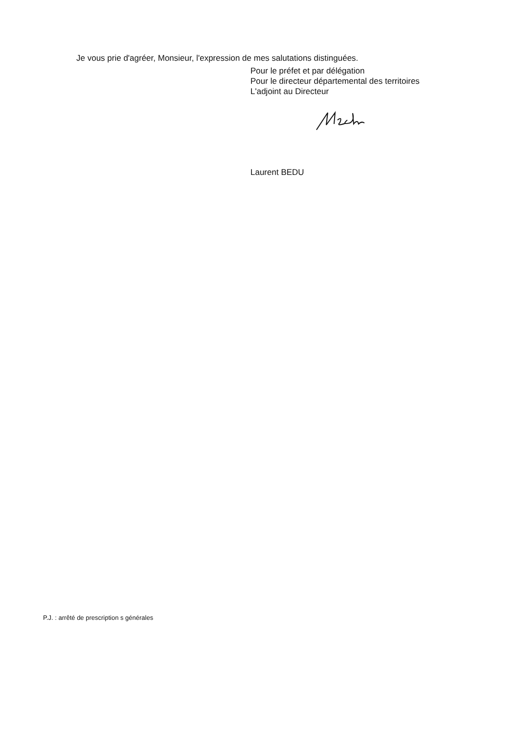Je vous prie d'agréer, Monsieur, l'expression de mes salutations distinguées.
Pour le préfet et par délégation
Pour le directeur départemental des territoires
L'adjoint au Directeur
Laurent BEDU
P.J. : arrêté de prescription s générales